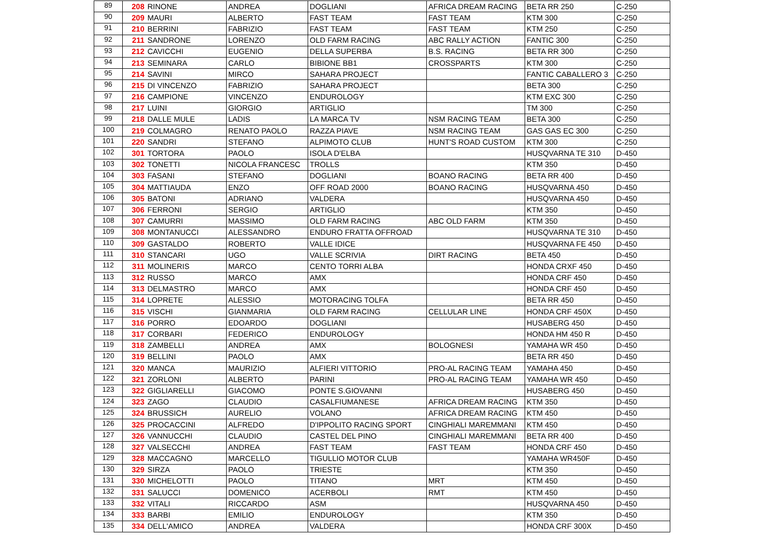| 89 | 208 | RINONE | ANDREA | DOGLIANI | AFRICA DREAM RACING | BETA RR 250 | C-250 |
| 90 | 209 | MAURI | ALBERTO | FAST TEAM | FAST TEAM | KTM 300 | C-250 |
| 91 | 210 | BERRINI | FABRIZIO | FAST TEAM | FAST TEAM | KTM 250 | C-250 |
| 92 | 211 | SANDRONE | LORENZO | OLD FARM RACING | ABC RALLY ACTION | FANTIC 300 | C-250 |
| 93 | 212 | CAVICCHI | EUGENIO | DELLA SUPERBA | B.S. RACING | BETA RR 300 | C-250 |
| 94 | 213 | SEMINARA | CARLO | BIBIONE BB1 | CROSSPARTS | KTM 300 | C-250 |
| 95 | 214 | SAVINI | MIRCO | SAHARA PROJECT | | FANTIC CABALLERO 3 | C-250 |
| 96 | 215 | DI VINCENZO | FABRIZIO | SAHARA PROJECT | | BETA 300 | C-250 |
| 97 | 216 | CAMPIONE | VINCENZO | ENDUROLOGY | | KTM EXC 300 | C-250 |
| 98 | 217 | LUINI | GIORGIO | ARTIGLIO | | TM 300 | C-250 |
| 99 | 218 | DALLE MULE | LADIS | LA MARCA TV | NSM RACING TEAM | BETA 300 | C-250 |
| 100 | 219 | COLMAGRO | RENATO PAOLO | RAZZA PIAVE | NSM RACING TEAM | GAS GAS EC 300 | C-250 |
| 101 | 220 | SANDRI | STEFANO | ALPIMOTO CLUB | HUNT'S ROAD CUSTOM | KTM 300 | C-250 |
| 102 | 301 | TORTORA | PAOLO | ISOLA D'ELBA | | HUSQVARNA TE 310 | D-450 |
| 103 | 302 | TONETTI | NICOLA FRANCESC | TROLLS | | KTM 350 | D-450 |
| 104 | 303 | FASANI | STEFANO | DOGLIANI | BOANO RACING | BETA RR 400 | D-450 |
| 105 | 304 | MATTIAUDA | ENZO | OFF ROAD 2000 | BOANO RACING | HUSQVARNA 450 | D-450 |
| 106 | 305 | BATONI | ADRIANO | VALDERA | | HUSQVARNA 450 | D-450 |
| 107 | 306 | FERRONI | SERGIO | ARTIGLIO | | KTM 350 | D-450 |
| 108 | 307 | CAMURRI | MASSIMO | OLD FARM RACING | ABC OLD FARM | KTM 350 | D-450 |
| 109 | 308 | MONTANUCCI | ALESSANDRO | ENDURO FRATTA OFFROAD | | HUSQVARNA TE 310 | D-450 |
| 110 | 309 | GASTALDO | ROBERTO | VALLE IDICE | | HUSQVARNA FE 450 | D-450 |
| 111 | 310 | STANCARI | UGO | VALLE SCRIVIA | DIRT RACING | BETA 450 | D-450 |
| 112 | 311 | MOLINERIS | MARCO | CENTO TORRI ALBA | | HONDA CRXF 450 | D-450 |
| 113 | 312 | RUSSO | MARCO | AMX | | HONDA CRF 450 | D-450 |
| 114 | 313 | DELMASTRO | MARCO | AMX | | HONDA CRF 450 | D-450 |
| 115 | 314 | LOPRETE | ALESSIO | MOTORACING TOLFA | | BETA RR 450 | D-450 |
| 116 | 315 | VISCHI | GIANMARIA | OLD FARM RACING | CELLULAR LINE | HONDA CRF 450X | D-450 |
| 117 | 316 | PORRO | EDOARDO | DOGLIANI | | HUSABERG 450 | D-450 |
| 118 | 317 | CORBARI | FEDERICO | ENDUROLOGY | | HONDA HM 450 R | D-450 |
| 119 | 318 | ZAMBELLI | ANDREA | AMX | BOLOGNESI | YAMAHA WR 450 | D-450 |
| 120 | 319 | BELLINI | PAOLO | AMX | | BETA RR 450 | D-450 |
| 121 | 320 | MANCA | MAURIZIO | ALFIERI VITTORIO | PRO-AL RACING TEAM | YAMAHA 450 | D-450 |
| 122 | 321 | ZORLONI | ALBERTO | PARINI | PRO-AL RACING TEAM | YAMAHA WR 450 | D-450 |
| 123 | 322 | GIGLIARELLI | GIACOMO | PONTE S.GIOVANNI | | HUSABERG 450 | D-450 |
| 124 | 323 | ZAGO | CLAUDIO | CASALFIUMANESE | AFRICA DREAM RACING | KTM 350 | D-450 |
| 125 | 324 | BRUSSICH | AURELIO | VOLANO | AFRICA DREAM RACING | KTM 450 | D-450 |
| 126 | 325 | PROCACCINI | ALFREDO | D'IPPOLITO RACING SPORT | CINGHIALI MAREMMANI | KTM 450 | D-450 |
| 127 | 326 | VANNUCCHI | CLAUDIO | CASTEL DEL PINO | CINGHIALI MAREMMANI | BETA RR 400 | D-450 |
| 128 | 327 | VALSECCHI | ANDREA | FAST TEAM | FAST TEAM | HONDA CRF 450 | D-450 |
| 129 | 328 | MACCAGNO | MARCELLO | TIGULLIO MOTOR CLUB | | YAMAHA WR450F | D-450 |
| 130 | 329 | SIRZA | PAOLO | TRIESTE | | KTM 350 | D-450 |
| 131 | 330 | MICHELOTTI | PAOLO | TITANO | MRT | KTM 450 | D-450 |
| 132 | 331 | SALUCCI | DOMENICO | ACERBOLI | RMT | KTM 450 | D-450 |
| 133 | 332 | VITALI | RICCARDO | ASM | | HUSQVARNA 450 | D-450 |
| 134 | 333 | BARBI | EMILIO | ENDUROLOGY | | KTM 350 | D-450 |
| 135 | 334 | DELL'AMICO | ANDREA | VALDERA | | HONDA CRF 300X | D-450 |